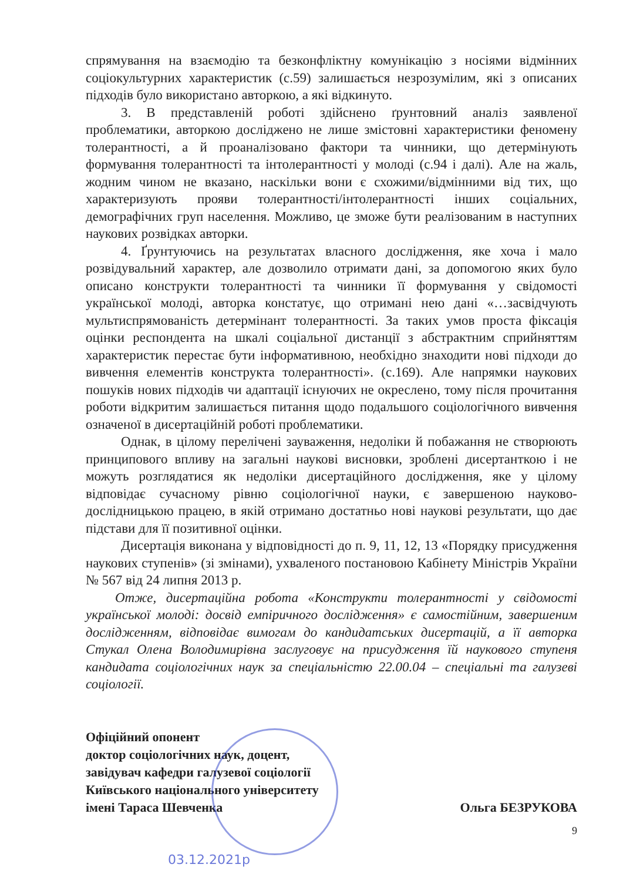спрямування на взаємодію та безконфліктну комунікацію з носіями відмінних соціокультурних характеристик (с.59) залишається незрозумілим, які з описаних підходів було використано авторкою, а які відкинуто.
3. В представленій роботі здійснено ґрунтовний аналіз заявленої проблематики, авторкою досліджено не лише змістовні характеристики феномену толерантності, а й проаналізовано фактори та чинники, що детермінують формування толерантності та інтолерантності у молоді (с.94 і далі). Але на жаль, жодним чином не вказано, наскільки вони є схожими/відмінними від тих, що характеризують прояви толерантності/інтолерантності інших соціальних, демографічних груп населення. Можливо, це зможе бути реалізованим в наступних наукових розвідках авторки.
4. Ґрунтуючись на результатах власного дослідження, яке хоча і мало розвідувальний характер, але дозволило отримати дані, за допомогою яких було описано конструкти толерантності та чинники її формування у свідомості української молоді, авторка констатує, що отримані нею дані «…засвідчують мультиспрямованість детермінант толерантності. За таких умов проста фіксація оцінки респондента на шкалі соціальної дистанції з абстрактним сприйняттям характеристик перестає бути інформативною, необхідно знаходити нові підходи до вивчення елементів конструкта толерантності». (с.169). Але напрямки наукових пошуків нових підходів чи адаптації існуючих не окреслено, тому після прочитання роботи відкритим залишається питання щодо подальшого соціологічного вивчення означеної в дисертаційній роботі проблематики.
Однак, в цілому перелічені зауваження, недоліки й побажання не створюють принципового впливу на загальні наукові висновки, зроблені дисертанткою і не можуть розглядатися як недоліки дисертаційного дослідження, яке у цілому відповідає сучасному рівню соціологічної науки, є завершеною науково-дослідницькою працею, в якій отримано достатньо нові наукові результати, що дає підстави для її позитивної оцінки.
Дисертація виконана у відповідності до п. 9, 11, 12, 13 «Порядку присудження наукових ступенів» (зі змінами), ухваленого постановою Кабінету Міністрів України № 567 від 24 липня 2013 р.
Отже, дисертаційна робота «Конструкти толерантності у свідомості української молоді: досвід емпіричного дослідження» є самостійним, завершеним дослідженням, відповідає вимогам до кандидатських дисертацій, а її авторка Стукал Олена Володимирівна заслуговує на присудження їй наукового ступеня кандидата соціологічних наук за спеціальністю 22.00.04 – спеціальні та галузеві соціології.
Офіційний опонент
доктор соціологічних наук, доцент,
завідувач кафедри галузевої соціології
Київського національного університету
імені Тараса Шевченка
Ольга БЕЗРУКОВА
9
03.12.2021р